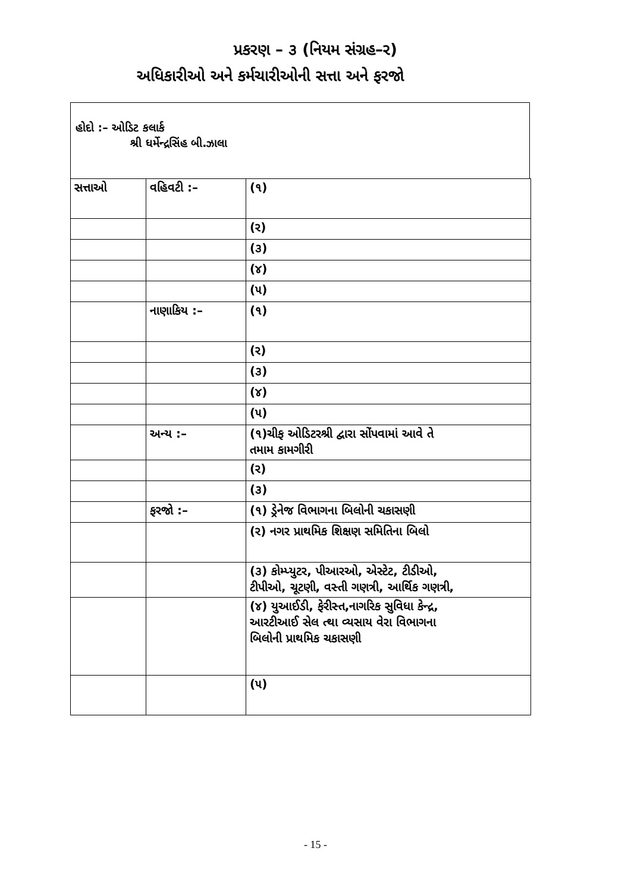પ્રકરણ – ૩ (નિયમ સંગ્રહ–ર)
અધિકારીઓ અને કર્મચારીઓની સત્તા અને ફરજો
હોદો :– ઓડિટ કલાર્ક
શ્રી ધર્મેન્દ્રસિંહ બી.ઝાલા
| સત્તાઓ | વહિવટી :– | (૧) |
| | | (ર) |
| | | (૩) |
| | | (૪) |
| | | (૫) |
| | નાણાકિય :– | (૧) |
| | | (ર) |
| | | (૩) |
| | | (૪) |
| | | (૫) |
| | અન્ય :– | (૧)ચીફ ઓડિટરશ્રી દ્વારા સોંપવામાં આવે તે તમામ કામગીરી |
| | | (ર) |
| | | (૩) |
| | ફરજો :– | (૧) ડ્રેનેજ વિભાગના બિલોની ચકાસણી |
| | | (ર) નગર પ્રાથમિક શિક્ષણ સમિતિના બિલો |
| | | (૩) કોમ્પ્યુટર, પીઆરઓ, એસ્ટેટ, ટીડીઓ, ટીપીઓ, ચૂટણી, વસ્તી ગણત્રી, આર્થિક ગણત્રી, |
| | | (૪) યુઆઈડી, ફેરીસ્ત,નાગરિક સુવિધા કેન્દ્ર, આરટીઆઈ સેલ ત્થા વ્યસાય વેરા વિભાગના બિલોની પ્રાથમિક ચકાસણી |
| | | (૫) |
- 15 -